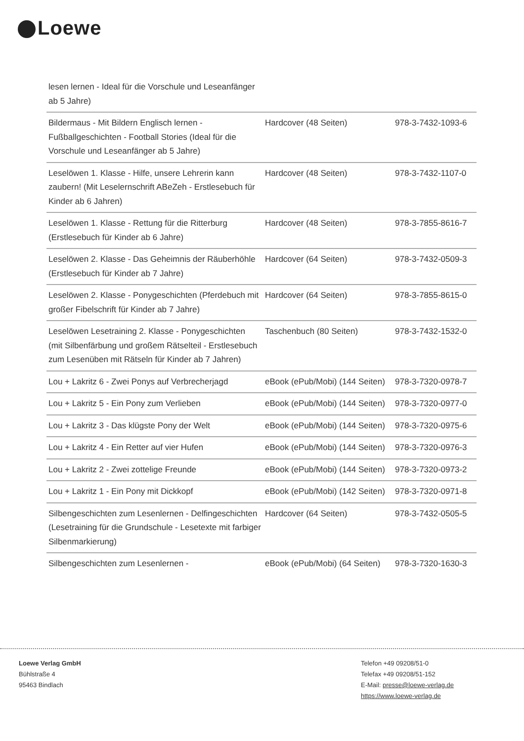Loewe
| lesen lernen - Ideal für die Vorschule und Leseanfänger ab 5 Jahre) | | |
| Bildermaus - Mit Bildern Englisch lernen - Fußballgeschichten - Football Stories (Ideal für die Vorschule und Leseanfänger ab 5 Jahre) | Hardcover (48 Seiten) | 978-3-7432-1093-6 |
| Leselöwen 1. Klasse - Hilfe, unsere Lehrerin kann zaubern! (Mit Leselernschrift ABeZeh - Erstlesebuch für Kinder ab 6 Jahren) | Hardcover (48 Seiten) | 978-3-7432-1107-0 |
| Leselöwen 1. Klasse - Rettung für die Ritterburg (Erstlesebuch für Kinder ab 6 Jahre) | Hardcover (48 Seiten) | 978-3-7855-8616-7 |
| Leselöwen 2. Klasse - Das Geheimnis der Räuberhöhle (Erstlesebuch für Kinder ab 7 Jahre) | Hardcover (64 Seiten) | 978-3-7432-0509-3 |
| Leselöwen 2. Klasse - Ponygeschichten (Pferdebuch mit großer Fibelschrift für Kinder ab 7 Jahre) | Hardcover (64 Seiten) | 978-3-7855-8615-0 |
| Leselöwen Lesetraining 2. Klasse - Ponygeschichten (mit Silbenfärbung und großem Rätselteil - Erstlesebuch zum Lesenüben mit Rätseln für Kinder ab 7 Jahren) | Taschenbuch (80 Seiten) | 978-3-7432-1532-0 |
| Lou + Lakritz 6 - Zwei Ponys auf Verbrecherjagd | eBook (ePub/Mobi) (144 Seiten) | 978-3-7320-0978-7 |
| Lou + Lakritz 5 - Ein Pony zum Verlieben | eBook (ePub/Mobi) (144 Seiten) | 978-3-7320-0977-0 |
| Lou + Lakritz 3 - Das klügste Pony der Welt | eBook (ePub/Mobi) (144 Seiten) | 978-3-7320-0975-6 |
| Lou + Lakritz 4 - Ein Retter auf vier Hufen | eBook (ePub/Mobi) (144 Seiten) | 978-3-7320-0976-3 |
| Lou + Lakritz 2 - Zwei zottelige Freunde | eBook (ePub/Mobi) (144 Seiten) | 978-3-7320-0973-2 |
| Lou + Lakritz 1 - Ein Pony mit Dickkopf | eBook (ePub/Mobi) (142 Seiten) | 978-3-7320-0971-8 |
| Silbengeschichten zum Lesenlernen - Delfingeschichten (Lesetraining für die Grundschule - Lesetexte mit farbiger Silbenmarkierung) | Hardcover (64 Seiten) | 978-3-7432-0505-5 |
| Silbengeschichten zum Lesenlernen - | eBook (ePub/Mobi) (64 Seiten) | 978-3-7320-1630-3 |
Loewe Verlag GmbH
Bühlstraße 4
95463 Bindlach
Telefon +49 09208/51-0
Telefax +49 09208/51-152
E-Mail: presse@loewe-verlag.de
https://www.loewe-verlag.de